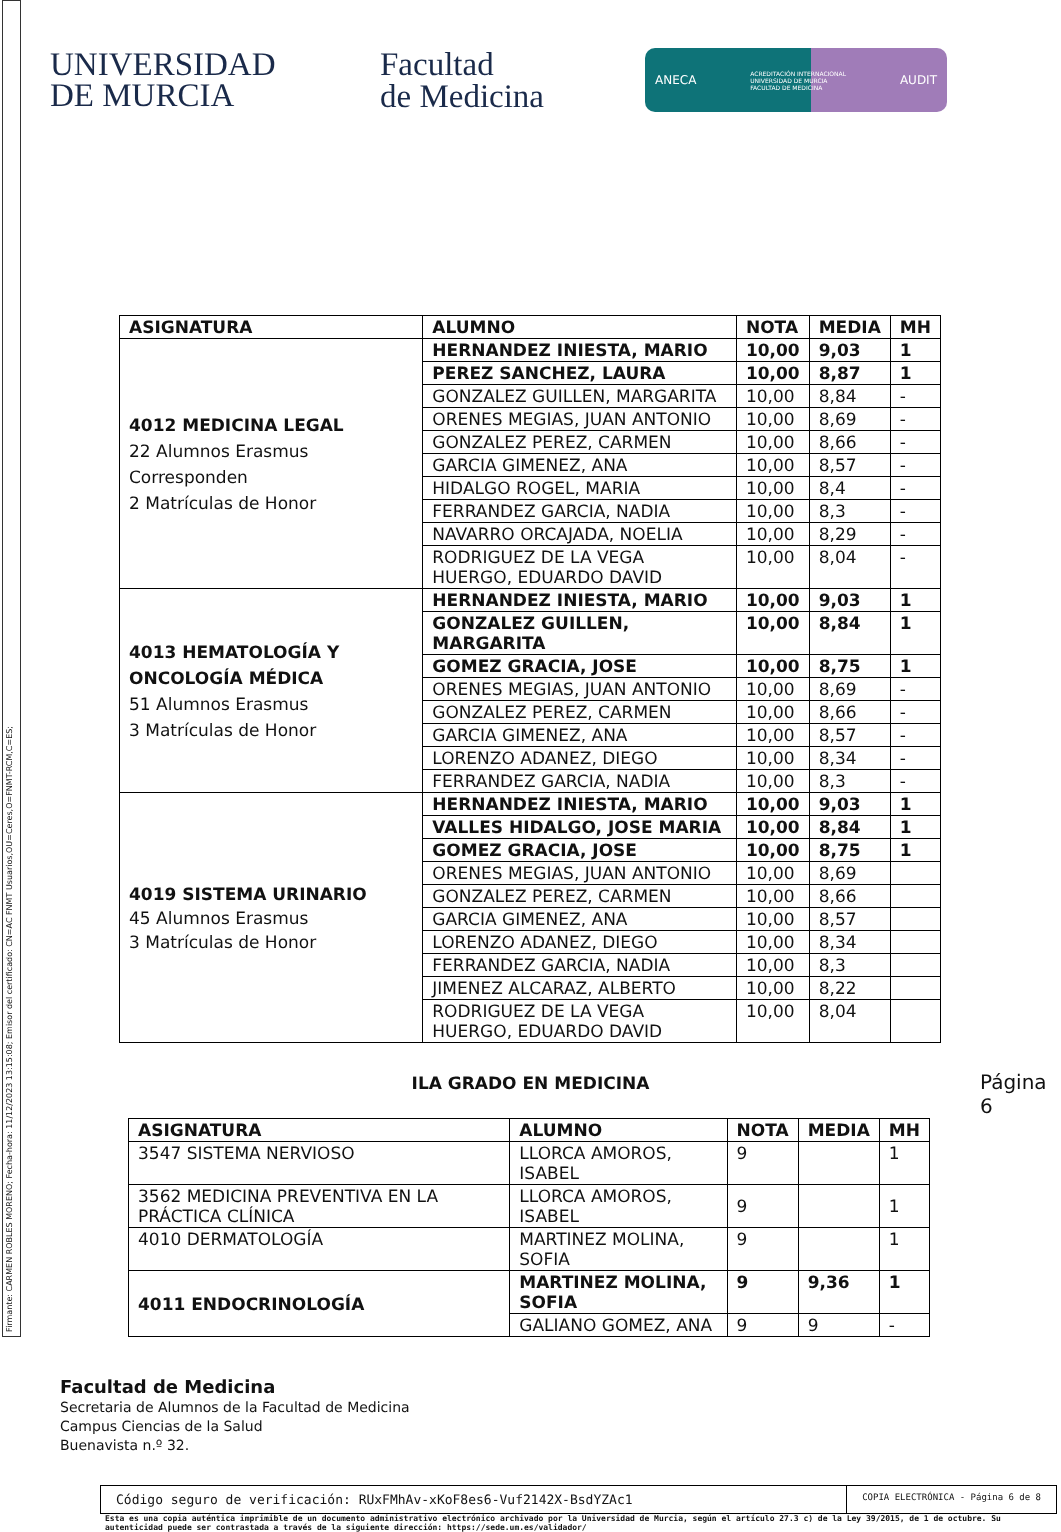Firmante: CARMEN ROBLES MORENO; Fecha-hora: 11/12/2023 13:15:08; Emisor del certificado: CN=AC FNMT Usuarios,OU=Ceres,O=FNMT-RCM,C=ES;
UNIVERSIDAD
DE MURCIA
Facultad
de Medicina
ANECA ACREDITACIÓN INTERNACIONAL
UNIVERSIDAD DE MURCIA
FACULTAD DE MEDICINA AUDIT
| ASIGNATURA | ALUMNO | NOTA | MEDIA | MH |
| --- | --- | --- | --- | --- |
| 4012 MEDICINA LEGAL 22 Alumnos Erasmus Corresponden 2 Matrículas de Honor | HERNANDEZ INIESTA, MARIO | 10,00 | 9,03 | 1 |
| | PEREZ SANCHEZ, LAURA | 10,00 | 8,87 | 1 |
| | GONZALEZ GUILLEN, MARGARITA | 10,00 | 8,84 | - |
| | ORENES MEGIAS, JUAN ANTONIO | 10,00 | 8,69 | - |
| | GONZALEZ PEREZ, CARMEN | 10,00 | 8,66 | - |
| | GARCIA GIMENEZ, ANA | 10,00 | 8,57 | - |
| | HIDALGO ROGEL, MARIA | 10,00 | 8,4 | - |
| | FERRANDEZ GARCIA, NADIA | 10,00 | 8,3 | - |
| | NAVARRO ORCAJADA, NOELIA | 10,00 | 8,29 | - |
| | RODRIGUEZ DE LA VEGA HUERGO, EDUARDO DAVID | 10,00 | 8,04 | - |
| 4013 HEMATOLOGÍA Y ONCOLOGÍA MÉDICA 51 Alumnos Erasmus 3 Matrículas de Honor | HERNANDEZ INIESTA, MARIO | 10,00 | 9,03 | 1 |
| | GONZALEZ GUILLEN, MARGARITA | 10,00 | 8,84 | 1 |
| | GOMEZ GRACIA, JOSE | 10,00 | 8,75 | 1 |
| | ORENES MEGIAS, JUAN ANTONIO | 10,00 | 8,69 | - |
| | GONZALEZ PEREZ, CARMEN | 10,00 | 8,66 | - |
| | GARCIA GIMENEZ, ANA | 10,00 | 8,57 | - |
| | LORENZO ADANEZ, DIEGO | 10,00 | 8,34 | - |
| | FERRANDEZ GARCIA, NADIA | 10,00 | 8,3 | - |
| 4019 SISTEMA URINARIO 45 Alumnos Erasmus 3 Matrículas de Honor | HERNANDEZ INIESTA, MARIO | 10,00 | 9,03 | 1 |
| | VALLES HIDALGO, JOSE MARIA | 10,00 | 8,84 | 1 |
| | GOMEZ GRACIA, JOSE | 10,00 | 8,75 | 1 |
| | ORENES MEGIAS, JUAN ANTONIO | 10,00 | 8,69 | |
| | GONZALEZ PEREZ, CARMEN | 10,00 | 8,66 | |
| | GARCIA GIMENEZ, ANA | 10,00 | 8,57 | |
| | LORENZO ADANEZ, DIEGO | 10,00 | 8,34 | |
| | FERRANDEZ GARCIA, NADIA | 10,00 | 8,3 | |
| | JIMENEZ ALCARAZ, ALBERTO | 10,00 | 8,22 | |
| | RODRIGUEZ DE LA VEGA HUERGO, EDUARDO DAVID | 10,00 | 8,04 | |
ILA GRADO EN MEDICINA
| ASIGNATURA | ALUMNO | NOTA | MEDIA | MH |
| --- | --- | --- | --- | --- |
| 3547 SISTEMA NERVIOSO | LLORCA AMOROS, ISABEL | 9 | | 1 |
| 3562 MEDICINA PREVENTIVA EN LA PRÁCTICA CLÍNICA | LLORCA AMOROS, ISABEL | 9 | | 1 |
| 4010 DERMATOLOGÍA | MARTINEZ MOLINA, SOFIA | 9 | | 1 |
| 4011 ENDOCRINOLOGÍA | MARTINEZ MOLINA, SOFIA | 9 | 9,36 | 1 |
| | GALIANO GOMEZ, ANA | 9 | 9 | - |
Página 6
Facultad de Medicina
Secretaria de Alumnos de la Facultad de Medicina
Campus Ciencias de la Salud
Buenavista n.º 32.
Código seguro de verificación: RUxFMhAv-xKoF8es6-Vuf2142X-BsdYZAc1
COPIA ELECTRÓNICA - Página 6 de 8
Esta es una copia auténtica imprimible de un documento administrativo electrónico archivado por la Universidad de Murcia, según el artículo 27.3 c) de la Ley 39/2015, de 1 de octubre. Su autenticidad puede ser contrastada a través de la siguiente dirección: https://sede.um.es/validador/